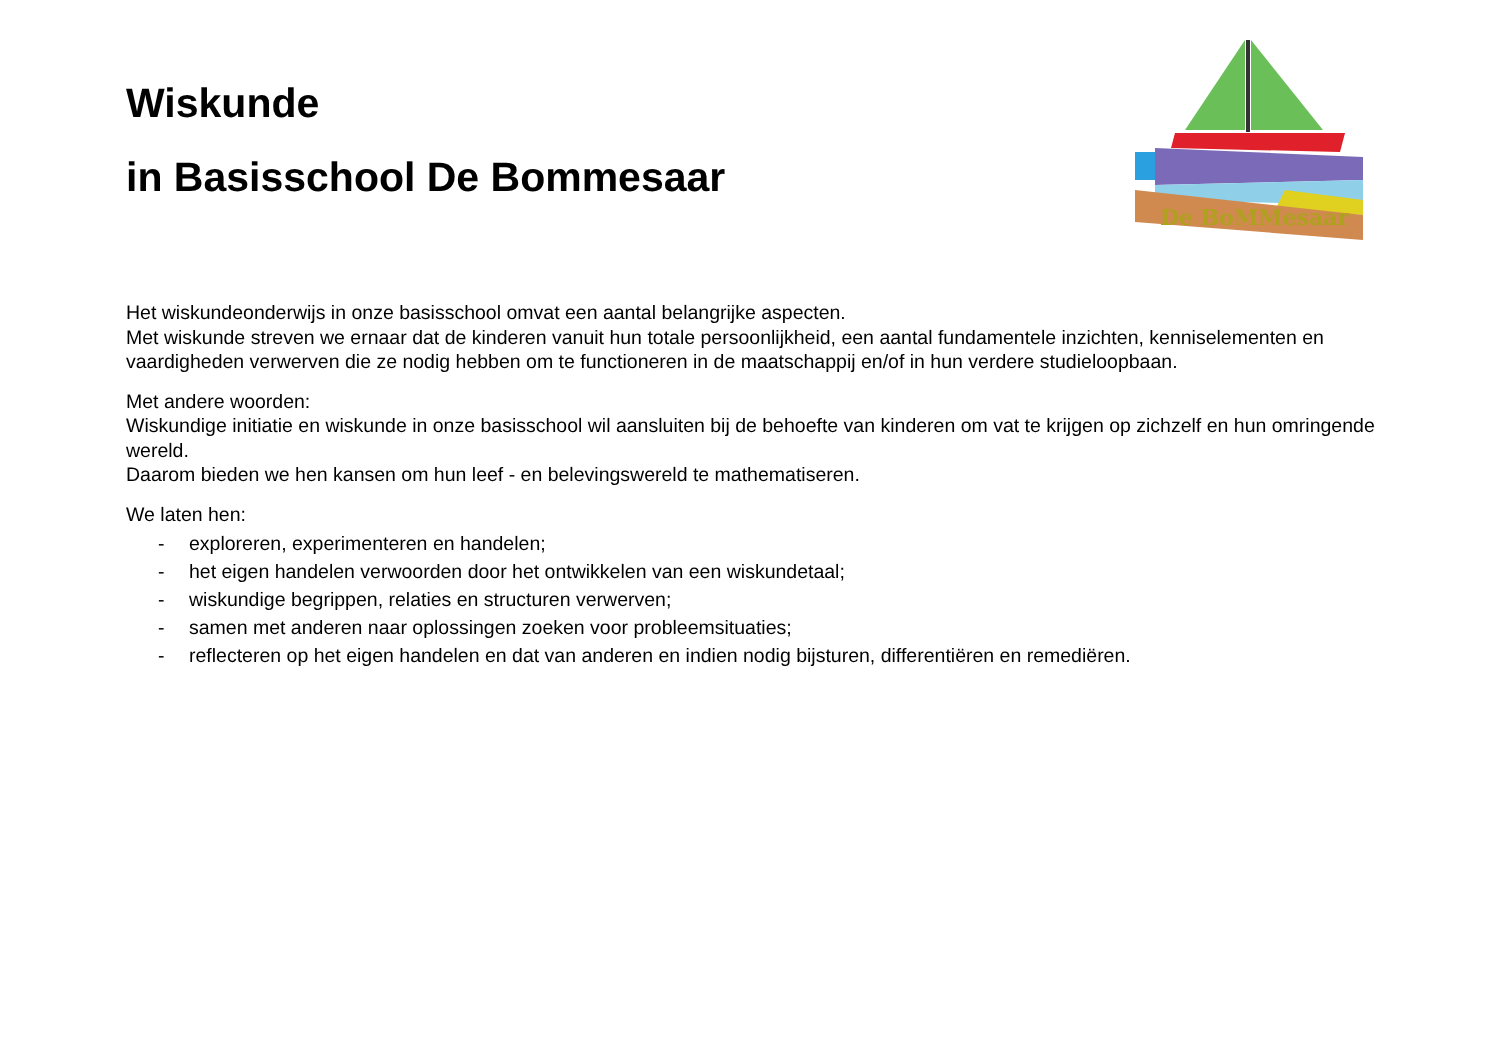Wiskunde
in Basisschool De Bommesaar
De BoMMesaar
Het wiskundeonderwijs in onze basisschool omvat een aantal belangrijke aspecten.
Met wiskunde streven we ernaar dat de kinderen vanuit hun totale persoonlijkheid, een aantal fundamentele inzichten, kenniselementen en vaardigheden verwerven die ze nodig hebben om te functioneren in de maatschappij en/of in hun verdere studieloopbaan.
Met andere woorden:
Wiskundige initiatie en wiskunde in onze basisschool wil aansluiten bij de behoefte van kinderen om vat te krijgen op zichzelf en hun omringende wereld.
Daarom bieden we hen kansen om hun leef - en belevingswereld te mathematiseren.
We laten hen:
- exploreren, experimenteren en handelen;
- het eigen handelen verwoorden door het ontwikkelen van een wiskundetaal;
- wiskundige begrippen, relaties en structuren verwerven;
- samen met anderen naar oplossingen zoeken voor probleemsituaties;
- reflecteren op het eigen handelen en dat van anderen en indien nodig bijsturen, differentiëren en remediëren.